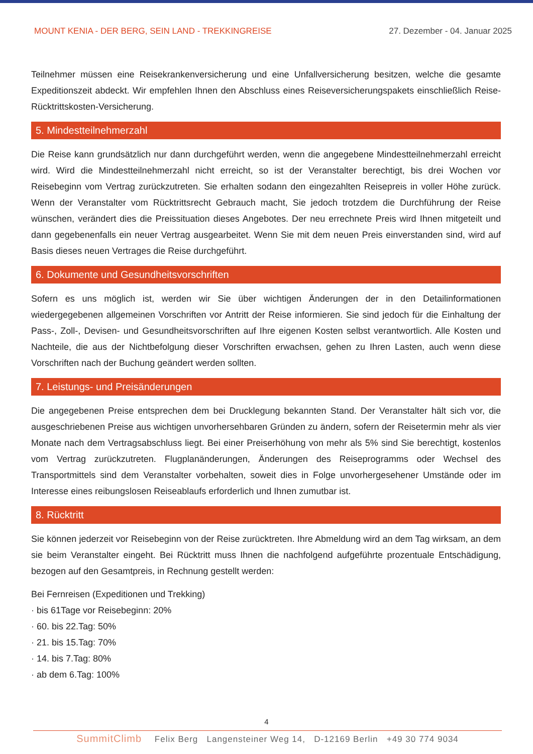MOUNT KENIA - DER BERG, SEIN LAND - TREKKINGREISE 27. Dezember - 04. Januar 2025
Teilnehmer müssen eine Reisekrankenversicherung und eine Unfallversicherung besitzen, welche die gesamte Expeditionszeit abdeckt. Wir empfehlen Ihnen den Abschluss eines Reiseversicherungspakets einschließlich Reise-Rücktrittskosten-Versicherung.
5. Mindestteilnehmerzahl
Die Reise kann grundsätzlich nur dann durchgeführt werden, wenn die angegebene Mindestteilnehmerzahl erreicht wird. Wird die Mindestteilnehmerzahl nicht erreicht, so ist der Veranstalter berechtigt, bis drei Wochen vor Reisebeginn vom Vertrag zurückzutreten. Sie erhalten sodann den eingezahlten Reisepreis in voller Höhe zurück. Wenn der Veranstalter vom Rücktrittsrecht Gebrauch macht, Sie jedoch trotzdem die Durchführung der Reise wünschen, verändert dies die Preissituation dieses Angebotes. Der neu errechnete Preis wird Ihnen mitgeteilt und dann gegebenenfalls ein neuer Vertrag ausgearbeitet. Wenn Sie mit dem neuen Preis einverstanden sind, wird auf Basis dieses neuen Vertrages die Reise durchgeführt.
6. Dokumente und Gesundheitsvorschriften
Sofern es uns möglich ist, werden wir Sie über wichtigen Änderungen der in den Detailinformationen wiedergegebenen allgemeinen Vorschriften vor Antritt der Reise informieren. Sie sind jedoch für die Einhaltung der Pass-, Zoll-, Devisen- und Gesundheitsvorschriften auf Ihre eigenen Kosten selbst verantwortlich. Alle Kosten und Nachteile, die aus der Nichtbefolgung dieser Vorschriften erwachsen, gehen zu Ihren Lasten, auch wenn diese Vorschriften nach der Buchung geändert werden sollten.
7. Leistungs- und Preisänderungen
Die angegebenen Preise entsprechen dem bei Drucklegung bekannten Stand. Der Veranstalter hält sich vor, die ausgeschriebenen Preise aus wichtigen unvorhersehbaren Gründen zu ändern, sofern der Reisetermin mehr als vier Monate nach dem Vertragsabschluss liegt. Bei einer Preiserhöhung von mehr als 5% sind Sie berechtigt, kostenlos vom Vertrag zurückzutreten. Flugplanänderungen, Änderungen des Reiseprogramms oder Wechsel des Transportmittels sind dem Veranstalter vorbehalten, soweit dies in Folge unvorhergesehener Umstände oder im Interesse eines reibungslosen Reiseablaufs erforderlich und Ihnen zumutbar ist.
8. Rücktritt
Sie können jederzeit vor Reisebeginn von der Reise zurücktreten. Ihre Abmeldung wird an dem Tag wirksam, an dem sie beim Veranstalter eingeht. Bei Rücktritt muss Ihnen die nachfolgend aufgeführte prozentuale Entschädigung, bezogen auf den Gesamtpreis, in Rechnung gestellt werden:
Bei Fernreisen (Expeditionen und Trekking)
· bis 61Tage vor Reisebeginn: 20%
· 60. bis 22.Tag: 50%
· 21. bis 15.Tag: 70%
· 14. bis 7.Tag: 80%
· ab dem 6.Tag: 100%
4
SummitClimb Felix Berg Langensteiner Weg 14, D-12169 Berlin +49 30 774 9034